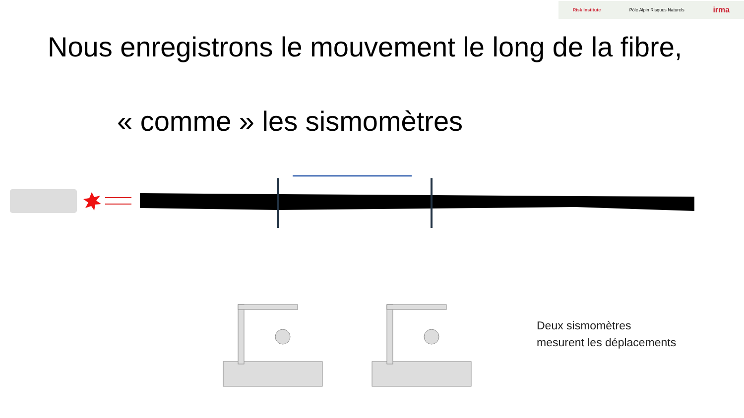Risk Institute Pôle Alpin Risques Naturels irma
Nous enregistrons le mouvement le long de la fibre,
« comme » les sismomètres
Deux sismomètres
mesurent les déplacements